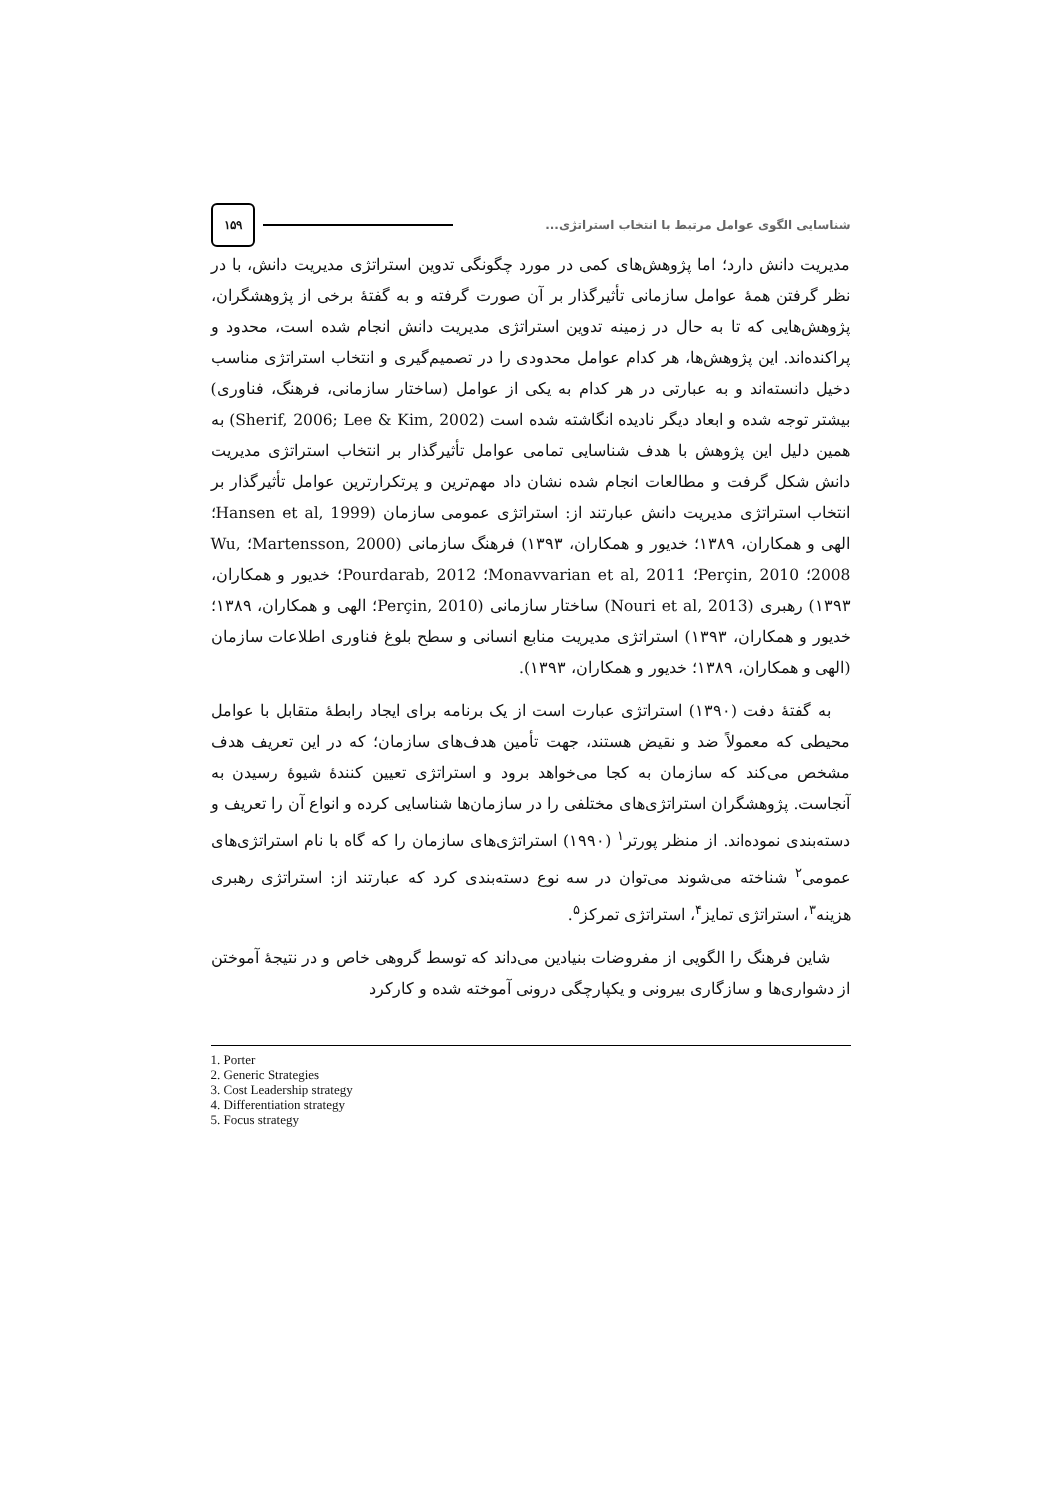۱۵۹
شناسایی الگوی عوامل مرتبط با انتخاب استراتژی...
مدیریت دانش دارد؛ اما پژوهش‌های کمی در مورد چگونگی تدوین استراتژی مدیریت دانش، با در نظر گرفتن همهٔ عوامل سازمانی تأثیرگذار بر آن صورت گرفته و به گفتهٔ برخی از پژوهشگران، پژوهش‌هایی که تا به حال در زمینه تدوین استراتژی مدیریت دانش انجام شده است، محدود و پراکنده‌اند. این پژوهش‌ها، هر کدام عوامل محدودی را در تصمیم‌گیری و انتخاب استراتژی مناسب دخیل دانسته‌اند و به عبارتی در هر کدام به یکی از عوامل (ساختار سازمانی، فرهنگ، فناوری) بیشتر توجه شده و ابعاد دیگر نادیده انگاشته شده است (Sherif, 2006; Lee & Kim, 2002) به همین دلیل این پژوهش با هدف شناسایی تمامی عوامل تأثیرگذار بر انتخاب استراتژی مدیریت دانش شکل گرفت و مطالعات انجام شده نشان داد مهم‌ترین و پرتکرارترین عوامل تأثیرگذار بر انتخاب استراتژی مدیریت دانش عبارتند از: استراتژی عمومی سازمان (Hansen et al, 1999؛ الهی و همکاران، ۱۳۸۹؛ خدیور و همکاران، ۱۳۹۳) فرهنگ سازمانی (Martensson, 2000؛ Wu, 2008؛ Perçin, 2010؛ Monavvarian et al, 2011؛ Pourdarab, 2012؛ خدیور و همکاران، ۱۳۹۳) رهبری (Nouri et al, 2013) ساختار سازمانی (Perçin, 2010؛ الهی و همکاران، ۱۳۸۹؛ خدیور و همکاران، ۱۳۹۳) استراتژی مدیریت منابع انسانی و سطح بلوغ فناوری اطلاعات سازمان (الهی و همکاران، ۱۳۸۹؛ خدیور و همکاران، ۱۳۹۳).
به گفتهٔ دفت (۱۳۹۰) استراتژی عبارت است از یک برنامه برای ایجاد رابطهٔ متقابل با عوامل محیطی که معمولاً ضد و نقیض هستند، جهت تأمین هدف‌های سازمان؛ که در این تعریف هدف مشخص می‌کند که سازمان به کجا می‌خواهد برود و استراتژی تعیین کنندهٔ شیوهٔ رسیدن به آنجاست. پژوهشگران استراتژی‌های مختلفی را در سازمان‌ها شناسایی کرده و انواع آن را تعریف و دسته‌بندی نموده‌اند. از منظر پورتر<sup>۱</sup> (۱۹۹۰) استراتژی‌های سازمان را که گاه با نام استراتژی‌های عمومی<sup>۲</sup> شناخته می‌شوند می‌توان در سه نوع دسته‌بندی کرد که عبارتند از: استراتژی رهبری هزینه<sup>۳</sup>، استراتژی تمایز<sup>۴</sup>، استراتژی تمرکز<sup>۵</sup>.
شاین فرهنگ را الگویی از مفروضات بنیادین می‌داند که توسط گروهی خاص و در نتیجهٔ آموختن از دشواری‌ها و سازگاری بیرونی و یکپارچگی درونی آموخته شده و کارکرد
1. Porter
2. Generic Strategies
3. Cost Leadership strategy
4. Differentiation strategy
5. Focus strategy